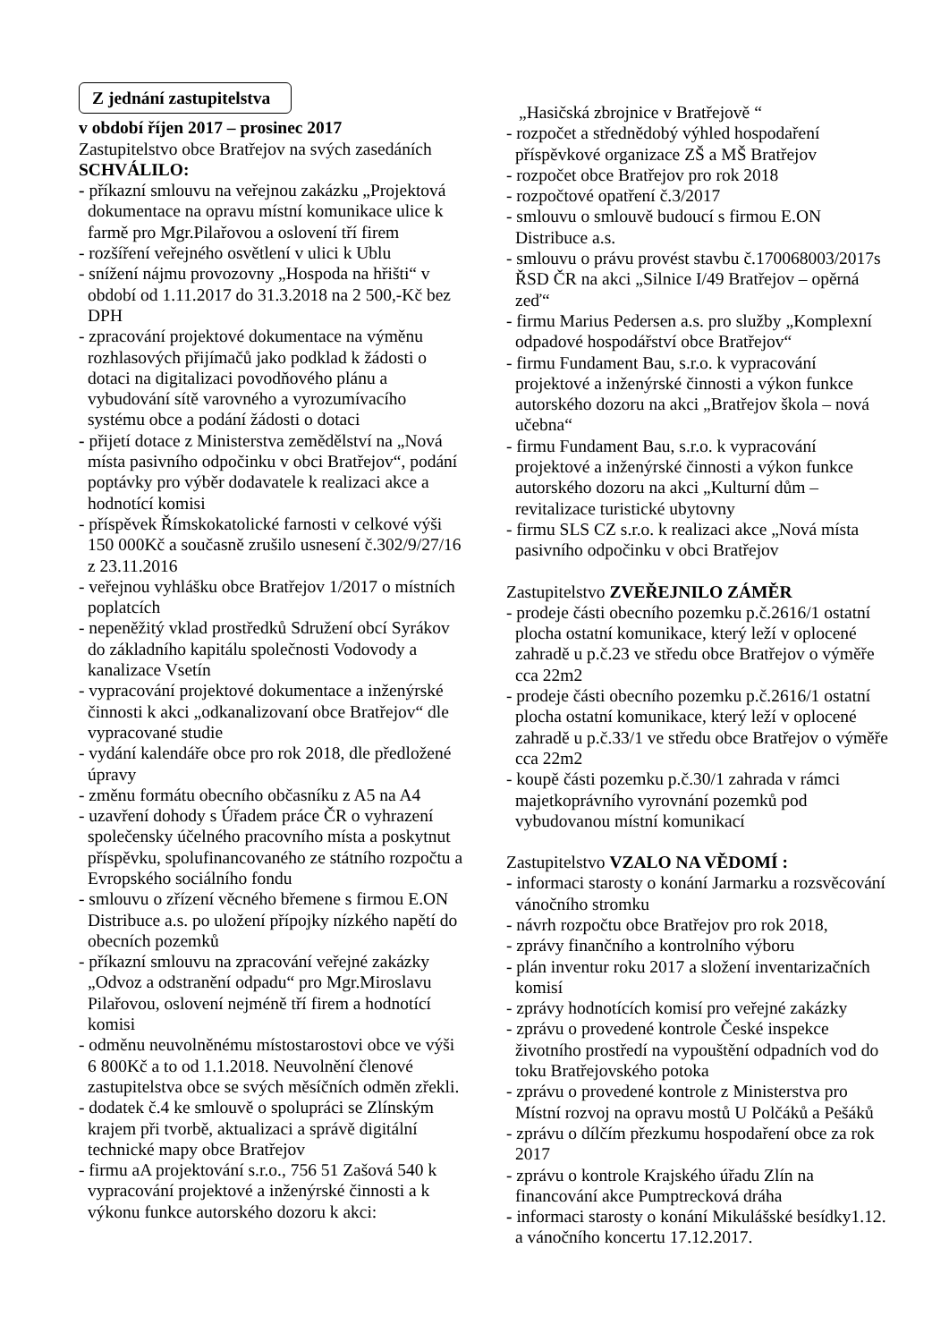Z jednání zastupitelstva
v období říjen 2017 – prosinec 2017
Zastupitelstvo obce Bratřejov na svých zasedáních SCHVÁLILO:
- příkazní smlouvu na veřejnou zakázku „Projektová dokumentace na opravu místní komunikace ulice k farmě pro Mgr.Pilařovou a oslovení tří firem
- rozšíření veřejného osvětlení v ulici k Ublu
- snížení nájmu provozovny „Hospoda na hřišti“ v období od 1.11.2017 do 31.3.2018 na 2 500,-Kč bez DPH
- zpracování projektové dokumentace na výměnu rozhlasových přijímačů jako podklad k žádosti o dotaci na digitalizaci povodňového plánu a vybudování sítě varovného a vyrozumívacího systému obce a podání žádosti o dotaci
- přijetí dotace z Ministerstva zemědělství na „Nová místa pasivního odpočinku v obci Bratřejov“, podání poptávky pro výběr dodavatele k realizaci akce a hodnotící komisi
- příspěvek Římskokatolické farnosti v celkové výši 150 000Kč a současně zrušilo usnesení č.302/9/27/16 z 23.11.2016
- veřejnou vyhlášku obce Bratřejov 1/2017 o místních poplatcích
- nepeněžitý vklad prostředků Sdružení obcí Syrákov do základního kapitálu společnosti Vodovody a kanalizace Vsetín
- vypracování projektové dokumentace a inženýrské činnosti k akci „odkanalizovaní obce Bratřejov“ dle vypracované studie
- vydání kalendáře obce pro rok 2018, dle předložené úpravy
- změnu formátu obecního občasníku z A5 na A4
- uzavření dohody s Úřadem práce ČR o vyhrazení společensky účelného pracovního místa a poskytnut příspěvku, spolufinancovaného ze státního rozpočtu a Evropského sociálního fondu
- smlouvu o zřízení věcného břemene s firmou E.ON Distribuce a.s. po uložení přípojky nízkého napětí do obecních pozemků
- příkazní smlouvu na zpracování veřejné zakázky „Odvoz a odstranění odpadu“ pro Mgr.Miroslavu Pilařovou, oslovení nejméně tří firem a hodnotící komisi
- odměnu neuvolněnému místostarostovi obce ve výši 6 800Kč a to od 1.1.2018. Neuvolnění členové zastupitelstva obce se svých měsíčních odměn zřekli.
- dodatek č.4 ke smlouvě o spolupráci se Zlínským krajem při tvorbě, aktualizaci a správě digitální technické mapy obce Bratřejov
- firmu aA projektování s.r.o., 756 51 Zašová 540 k vypracování projektové a inženýrské činnosti a k výkonu funkce autorského dozoru k akci:
„Hasičská zbrojnice v Bratřejově “
- rozpočet a střednědobý výhled hospodaření příspěvkové organizace ZŠ a MŠ Bratřejov
- rozpočet obce Bratřejov pro rok 2018
- rozpočtové opatření č.3/2017
- smlouvu o smlouvě budoucí s firmou E.ON Distribuce a.s.
- smlouvu o právu provést stavbu č.170068003/2017s ŘSD ČR na akci „Silnice I/49 Bratřejov – opěrná zeď“
- firmu Marius Pedersen a.s. pro služby „Komplexní odpadové hospodářství obce Bratřejov“
- firmu Fundament Bau, s.r.o. k vypracování projektové a inženýrské činnosti a výkon funkce autorského dozoru na akci „Bratřejov škola – nová učebna“
- firmu Fundament Bau, s.r.o. k vypracování projektové a inženýrské činnosti a výkon funkce autorského dozoru na akci „Kulturní dům – revitalizace turistické ubytovny
- firmu SLS CZ s.r.o. k realizaci akce „Nová místa pasivního odpočinku v obci Bratřejov
Zastupitelstvo ZVEŘEJNILO ZÁMĚR
- prodeje části obecního pozemku p.č.2616/1 ostatní plocha ostatní komunikace, který leží v oplocené zahradě u p.č.23 ve středu obce Bratřejov o výměře cca 22m2
- prodeje části obecního pozemku p.č.2616/1 ostatní plocha ostatní komunikace, který leží v oplocené zahradě u p.č.33/1 ve středu obce Bratřejov o výměře cca 22m2
- koupě části pozemku p.č.30/1 zahrada v rámci majetkoprávního vyrovnání pozemků pod vybudovanou místní komunikací
Zastupitelstvo VZALO NA VĚDOMÍ :
- informaci starosty o konání Jarmarku a rozsvěcování vánočního stromku
- návrh rozpočtu obce Bratřejov pro rok 2018,
- zprávy finančního a kontrolního výboru
- plán inventur roku 2017 a složení inventarizačních komisí
- zprávy hodnotících komisí pro veřejné zakázky
- zprávu o provedené kontrole České inspekce životního prostředí na vypouštění odpadních vod do toku Bratřejovského potoka
- zprávu o provedené kontrole z Ministerstva pro Místní rozvoj na opravu mostů U Polčáků a Pešáků
- zprávu o dílčím přezkumu hospodaření obce za rok 2017
- zprávu o kontrole Krajského úřadu Zlín na financování akce Pumptrecková dráha
- informaci starosty o konání Mikulášské besídky1.12. a vánočního koncertu 17.12.2017.